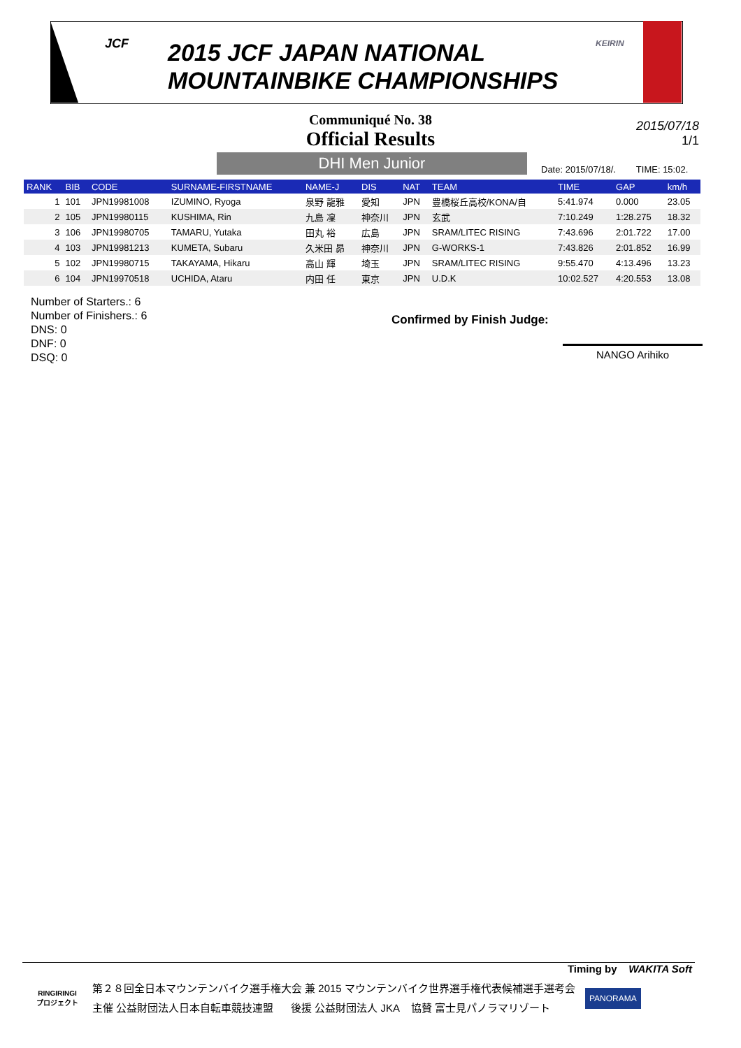JCF
2015 JCF JAPAN NATIONAL
MOUNTAINBIKE CHAMPIONSHIPS
KEIRIN
Communiqué No. 38
Official Results
2015/07/18
1/1
DHI Men Junior
Date: 2015/07/18/. TIME: 15:02.
| RANK | BIB | CODE | SURNAME-FIRSTNAME | NAME-J | DIS | NAT | TEAM | TIME | GAP | km/h |
| --- | --- | --- | --- | --- | --- | --- | --- | --- | --- | --- |
| 1 | 101 | JPN19981008 | IZUMINO, Ryoga | 泉野 龍雅 | 愛知 | JPN | 豊橋桜丘高校/KONA/自 | 5:41.974 | 0.000 | 23.05 |
| 2 | 105 | JPN19980115 | KUSHIMA, Rin | 九島 凜 | 神奈川 | JPN | 玄武 | 7:10.249 | 1:28.275 | 18.32 |
| 3 | 106 | JPN19980705 | TAMARU, Yutaka | 田丸 裕 | 広島 | JPN | SRAM/LITEC RISING | 7:43.696 | 2:01.722 | 17.00 |
| 4 | 103 | JPN19981213 | KUMETA, Subaru | 久米田 昴 | 神奈川 | JPN | G-WORKS-1 | 7:43.826 | 2:01.852 | 16.99 |
| 5 | 102 | JPN19980715 | TAKAYAMA, Hikaru | 高山 輝 | 埼玉 | JPN | SRAM/LITEC RISING | 9:55.470 | 4:13.496 | 13.23 |
| 6 | 104 | JPN19970518 | UCHIDA, Ataru | 内田 任 | 東京 | JPN | U.D.K | 10:02.527 | 4:20.553 | 13.08 |
Number of Starters.: 6
Number of Finishers.: 6
DNS: 0
DNF: 0
DSQ: 0
Confirmed by Finish Judge:
NANGO Arihiko
Timing by WAKITA Soft
RINGIRINGI
プロジェクト
第２８回全日本マウンテンバイク選手権大会 兼 2015 マウンテンバイク世界選手権代表候補選手選考会
主催 公益財団法人日本自転車競技連盟 後援 公益財団法人 JKA 協賛 富士見パノラマリゾート
PANORAMA